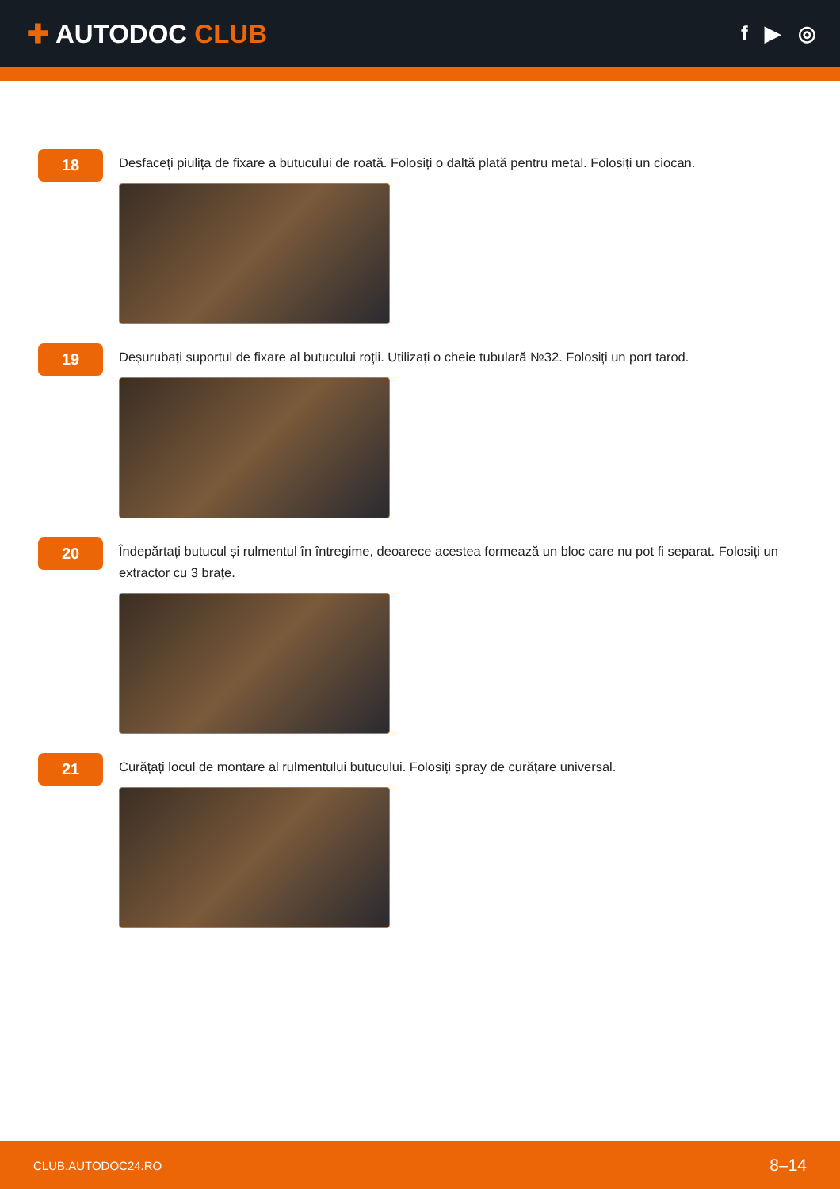✚ AUTODOC CLUB
f ▶ ◎
18
Desfaceți piulița de fixare a butucului de roată. Folosiți o daltă plată pentru metal. Folosiți un ciocan.
19
Deșurubați suportul de fixare al butucului roții. Utilizați o cheie tubulară №32. Folosiți un port tarod.
20
Îndepărtați butucul și rulmentul în întregime, deoarece acestea formează un bloc care nu pot fi separat. Folosiți un extractor cu 3 brațe.
21
Curățați locul de montare al rulmentului butucului. Folosiți spray de curățare universal.
CLUB.AUTODOC24.RO 8–14